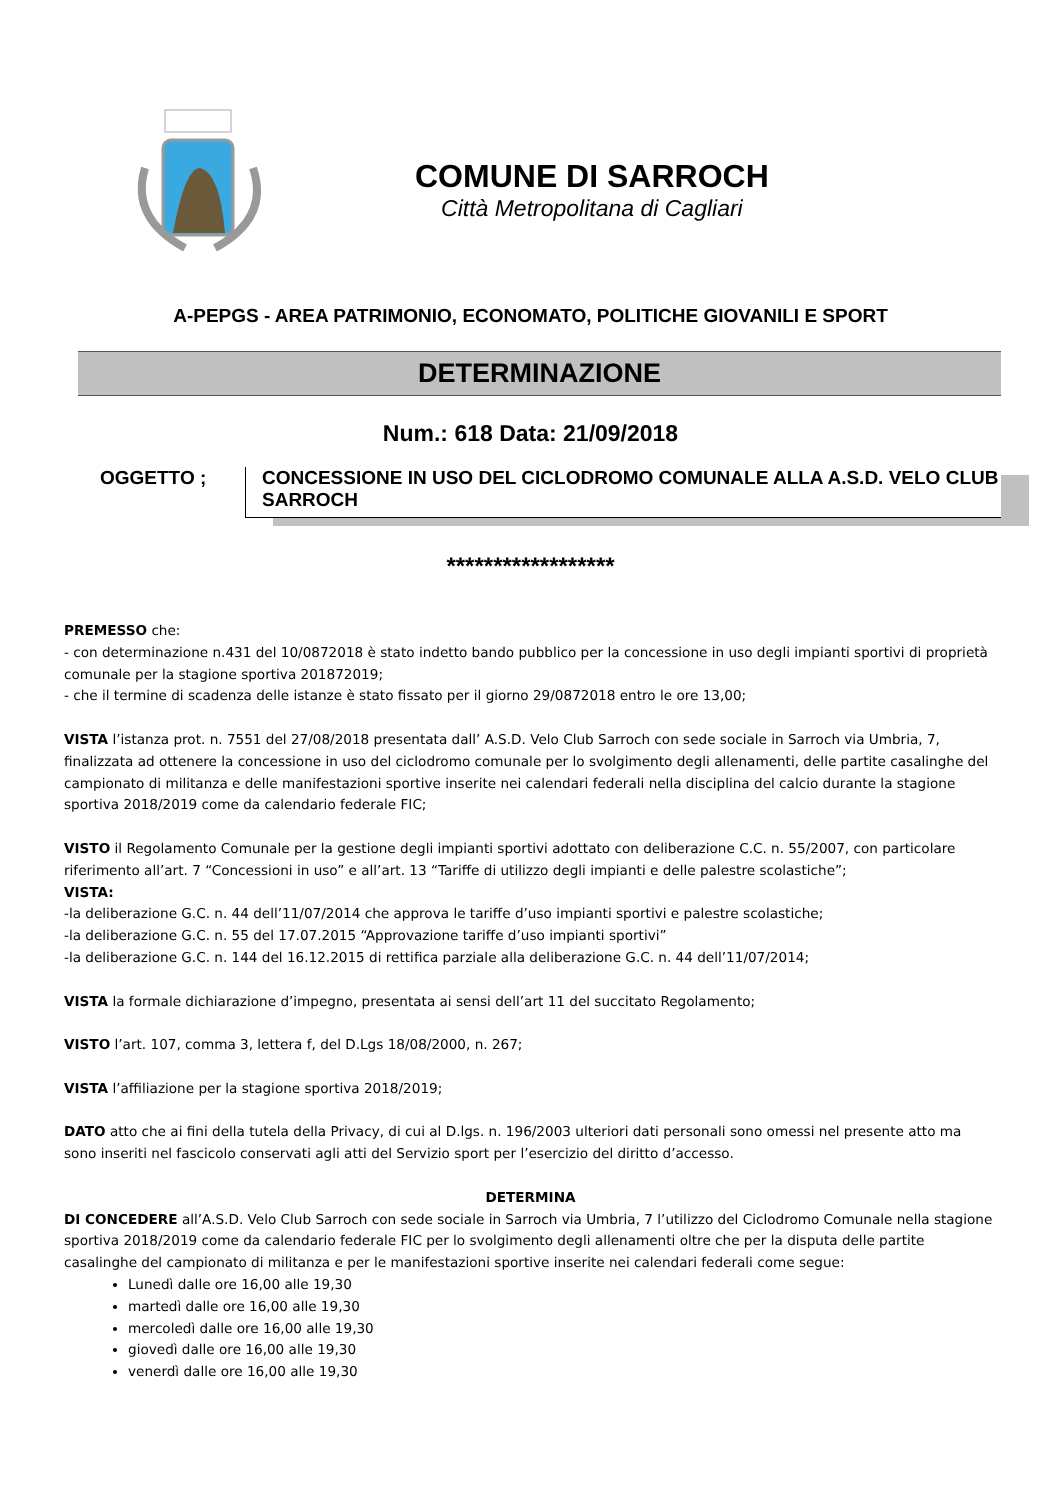COMUNE DI SARROCH
Città Metropolitana di Cagliari
A-PEPGS - AREA PATRIMONIO, ECONOMATO, POLITICHE GIOVANILI E SPORT
DETERMINAZIONE
Num.: 618 Data: 21/09/2018
OGGETTO ; CONCESSIONE IN USO DEL CICLODROMO COMUNALE ALLA A.S.D. VELO CLUB SARROCH
******************
PREMESSO che:
- con determinazione n.431 del 10/0872018 è stato indetto bando pubblico per la concessione in uso degli impianti sportivi di proprietà comunale per la stagione sportiva 201872019;
- che il termine di scadenza delle istanze è stato fissato per il giorno 29/0872018 entro le ore 13,00;
VISTA l’istanza prot. n. 7551 del 27/08/2018 presentata dall’ A.S.D. Velo Club Sarroch con sede sociale in Sarroch via Umbria, 7, finalizzata ad ottenere la concessione in uso del ciclodromo comunale per lo svolgimento degli allenamenti, delle partite casalinghe del campionato di militanza e delle manifestazioni sportive inserite nei calendari federali nella disciplina del calcio durante la stagione sportiva 2018/2019 come da calendario federale FIC;
VISTO il Regolamento Comunale per la gestione degli impianti sportivi adottato con deliberazione C.C. n. 55/2007, con particolare riferimento all’art. 7 “Concessioni in uso” e all’art. 13 “Tariffe di utilizzo degli impianti e delle palestre scolastiche”;
VISTA:
-la deliberazione G.C. n. 44 dell’11/07/2014 che approva le tariffe d’uso impianti sportivi e palestre scolastiche;
-la deliberazione G.C. n. 55 del 17.07.2015 “Approvazione tariffe d’uso impianti sportivi”
-la deliberazione G.C. n. 144 del 16.12.2015 di rettifica parziale alla deliberazione G.C. n. 44 dell’11/07/2014;
VISTA la formale dichiarazione d’impegno, presentata ai sensi dell’art 11 del succitato Regolamento;
VISTO l’art. 107, comma 3, lettera f, del D.Lgs 18/08/2000, n. 267;
VISTA l’affiliazione per la stagione sportiva 2018/2019;
DATO atto che ai fini della tutela della Privacy, di cui al D.lgs. n. 196/2003 ulteriori dati personali sono omessi nel presente atto ma sono inseriti nel fascicolo conservati agli atti del Servizio sport per l’esercizio del diritto d’accesso.
DETERMINA
DI CONCEDERE all’A.S.D. Velo Club Sarroch con sede sociale in Sarroch via Umbria, 7 l’utilizzo del Ciclodromo Comunale nella stagione sportiva 2018/2019 come da calendario federale FIC per lo svolgimento degli allenamenti oltre che per la disputa delle partite casalinghe del campionato di militanza e per le manifestazioni sportive inserite nei calendari federali come segue:
Lunedì dalle ore 16,00 alle 19,30
martedì dalle ore 16,00 alle 19,30
mercoledì dalle ore 16,00 alle 19,30
giovedì dalle ore 16,00 alle 19,30
venerdì dalle ore 16,00 alle 19,30